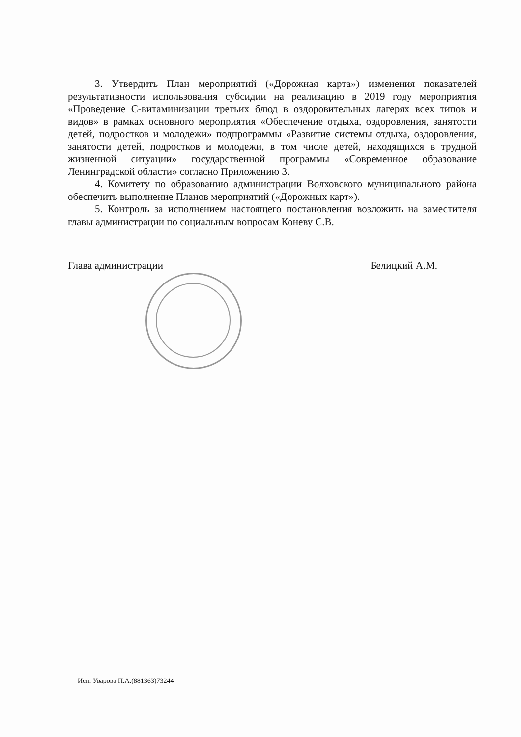3. Утвердить План мероприятий («Дорожная карта») изменения показателей результативности использования субсидии на реализацию в 2019 году мероприятия «Проведение С-витаминизации третьих блюд в оздоровительных лагерях всех типов и видов» в рамках основного мероприятия «Обеспечение отдыха, оздоровления, занятости детей, подростков и молодежи» подпрограммы «Развитие системы отдыха, оздоровления, занятости детей, подростков и молодежи, в том числе детей, находящихся в трудной жизненной ситуации» государственной программы «Современное образование Ленинградской области» согласно Приложению 3.
4. Комитету по образованию администрации Волховского муниципального района обеспечить выполнение Планов мероприятий («Дорожных карт»).
5. Контроль за исполнением настоящего постановления возложить на заместителя главы администрации по социальным вопросам Коневу С.В.
Глава администрации Белицкий А.М.
Исп. Уварова П.А.(881363)73244